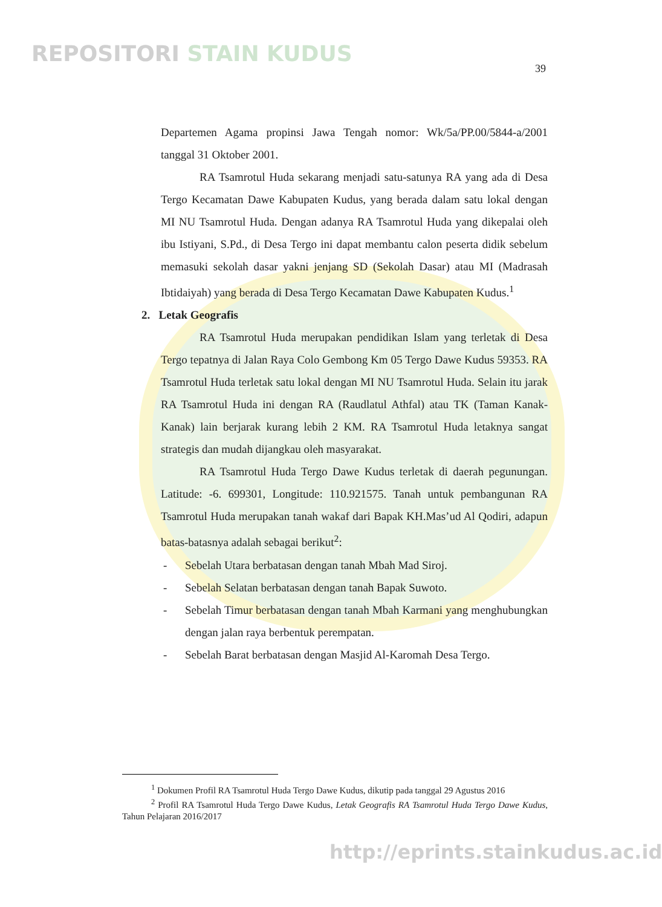REPOSITORI STAIN KUDUS
39
Departemen Agama propinsi Jawa Tengah nomor: Wk/5a/PP.00/5844-a/2001 tanggal 31 Oktober 2001.
RA Tsamrotul Huda sekarang menjadi satu-satunya RA yang ada di Desa Tergo Kecamatan Dawe Kabupaten Kudus, yang berada dalam satu lokal dengan MI NU Tsamrotul Huda. Dengan adanya RA Tsamrotul Huda yang dikepalai oleh ibu Istiyani, S.Pd., di Desa Tergo ini dapat membantu calon peserta didik sebelum memasuki sekolah dasar yakni jenjang SD (Sekolah Dasar) atau MI (Madrasah Ibtidaiyah) yang berada di Desa Tergo Kecamatan Dawe Kabupaten Kudus.<sup>1</sup>
2. Letak Geografis
RA Tsamrotul Huda merupakan pendidikan Islam yang terletak di Desa Tergo tepatnya di Jalan Raya Colo Gembong Km 05 Tergo Dawe Kudus 59353. RA Tsamrotul Huda terletak satu lokal dengan MI NU Tsamrotul Huda. Selain itu jarak RA Tsamrotul Huda ini dengan RA (Raudlatul Athfal) atau TK (Taman Kanak-Kanak) lain berjarak kurang lebih 2 KM. RA Tsamrotul Huda letaknya sangat strategis dan mudah dijangkau oleh masyarakat.
RA Tsamrotul Huda Tergo Dawe Kudus terletak di daerah pegunungan. Latitude: -6. 699301, Longitude: 110.921575. Tanah untuk pembangunan RA Tsamrotul Huda merupakan tanah wakaf dari Bapak KH.Mas’ud Al Qodiri, adapun batas-batasnya adalah sebagai berikut<sup>2</sup>:
- Sebelah Utara berbatasan dengan tanah Mbah Mad Siroj.
- Sebelah Selatan berbatasan dengan tanah Bapak Suwoto.
- Sebelah Timur berbatasan dengan tanah Mbah Karmani yang menghubungkan dengan jalan raya berbentuk perempatan.
- Sebelah Barat berbatasan dengan Masjid Al-Karomah Desa Tergo.
<sup>1</sup> Dokumen Profil RA Tsamrotul Huda Tergo Dawe Kudus, dikutip pada tanggal 29 Agustus 2016
<sup>2</sup> Profil RA Tsamrotul Huda Tergo Dawe Kudus, Letak Geografis RA Tsamrotul Huda Tergo Dawe Kudus, Tahun Pelajaran 2016/2017
http://eprints.stainkudus.ac.id